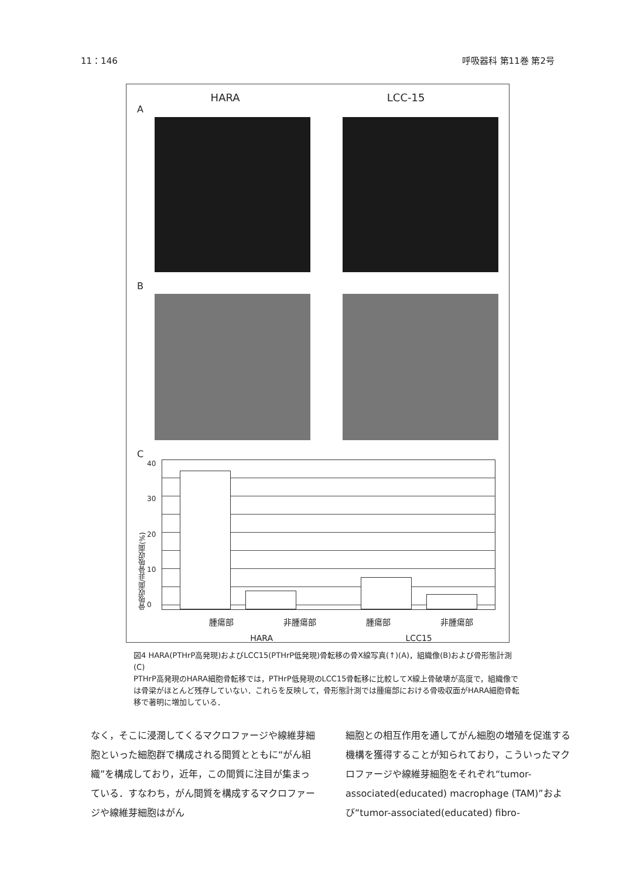11：146 呼吸器科 第11巻 第2号
HARA LCC-15
A
B
C
骨吸収面/非骨吸収面(%)
40
30
20
10
0
腫瘍部 非腫瘍部 腫瘍部 非腫瘍部
HARA LCC15
図4 HARA(PTHrP高発現)およびLCC15(PTHrP低発現)骨転移の骨X線写真(↑)(A)，組織像(B)および骨形態計測(C)
PTHrP高発現のHARA細胞骨転移では，PTHrP低発現のLCC15骨転移に比較してX線上骨破壊が高度で，組織像では骨梁がほとんど残存していない．これらを反映して，骨形態計測では腫瘍部における骨吸収面がHARA細胞骨転移で著明に増加している．
なく，そこに浸潤してくるマクロファージや線維芽細胞といった細胞群で構成される間質とともに“がん組織”を構成しており，近年，この間質に注目が集まっている．すなわち，がん間質を構成するマクロファージや線維芽細胞はがん
細胞との相互作用を通してがん細胞の増殖を促進する機構を獲得することが知られており，こういったマクロファージや線維芽細胞をそれぞれ“tumor-associated(educated) macrophage (TAM)”および“tumor-associated(educated) fibro-